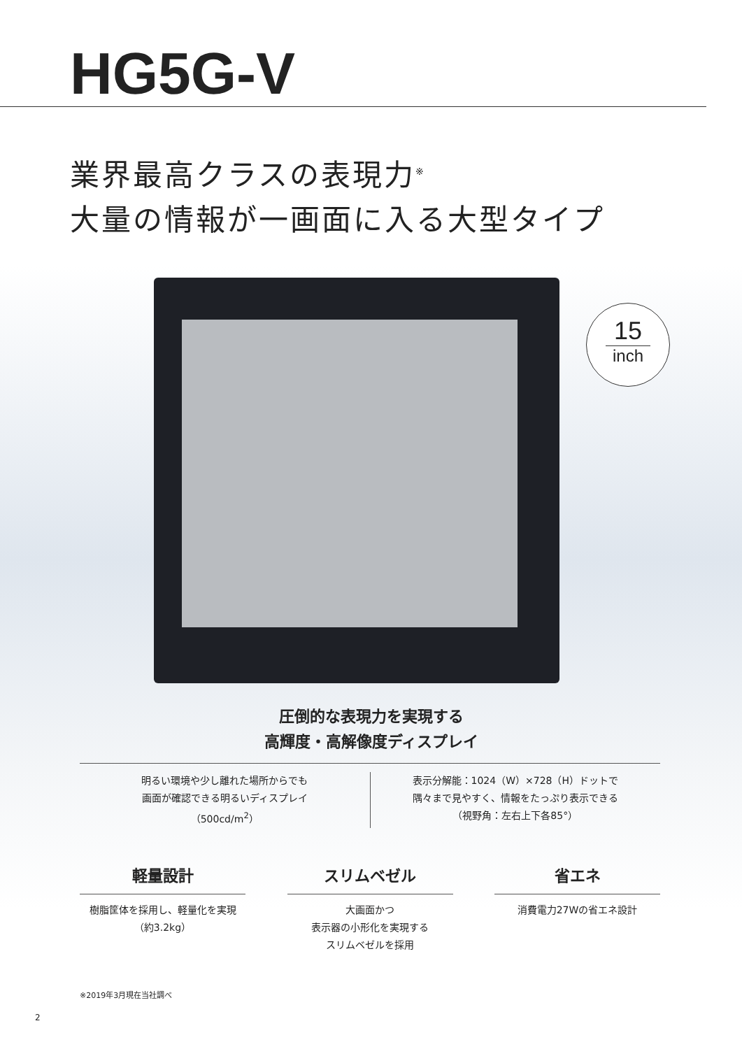HG5G-V
業界最高クラスの表現力<sup>※</sup>
大量の情報が一画面に入る大型タイプ
15
inch
圧倒的な表現力を実現する
高輝度・高解像度ディスプレイ
明るい環境や少し離れた場所からでも
画面が確認できる明るいディスプレイ
（500cd/m<sup>2</sup>）
表示分解能：1024（W）×728（H）ドットで
隅々まで見やすく、情報をたっぷり表示できる
（視野角：左右上下各85°）
軽量設計
樹脂筐体を採用し、軽量化を実現
（約3.2kg）
スリムベゼル
大画面かつ
表示器の小形化を実現する
スリムベゼルを採用
省エネ
消費電力27Wの省エネ設計
※2019年3月現在当社調べ
2